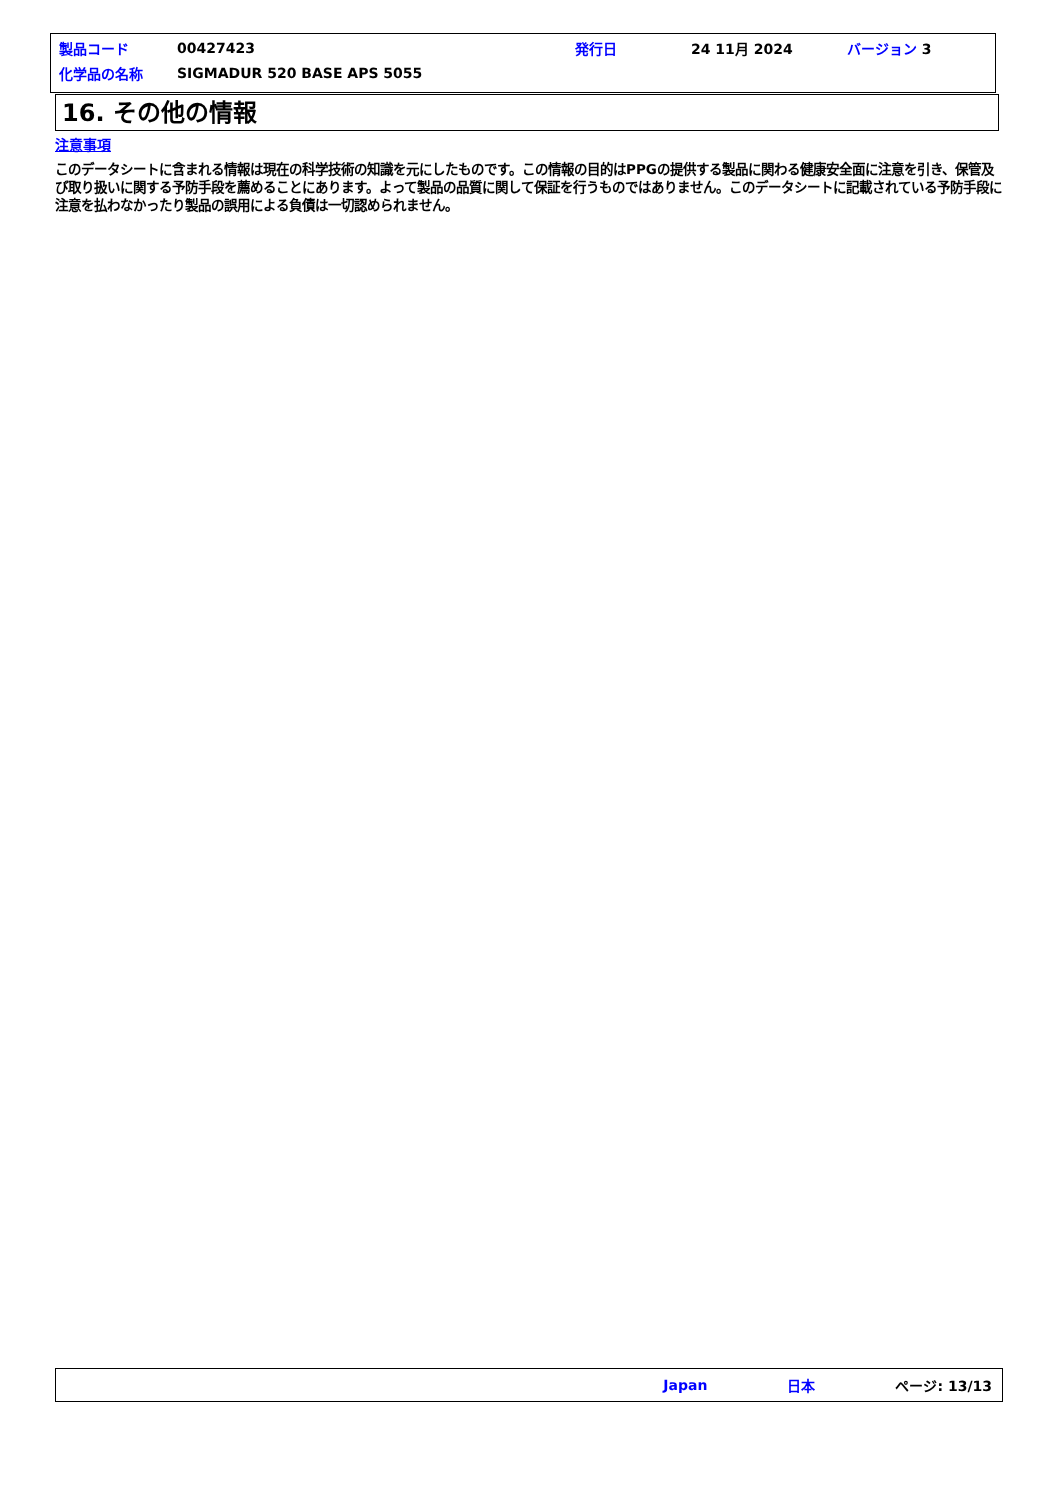| 製品コード | 00427423 | 発行日 | 24 11月 2024 | バージョン 3 |
| 化学品の名称 | SIGMADUR 520 BASE APS 5055 | | | |
16. その他の情報
注意事項
このデータシートに含まれる情報は現在の科学技術の知識を元にしたものです。この情報の目的はPPGの提供する製品に関わる健康安全面に注意を引き、保管及び取り扱いに関する予防手段を薦めることにあります。よって製品の品質に関して保証を行うものではありません。このデータシートに記載されている予防手段に注意を払わなかったり製品の誤用による負債は一切認められません。
Japan 日本 ページ: 13/13